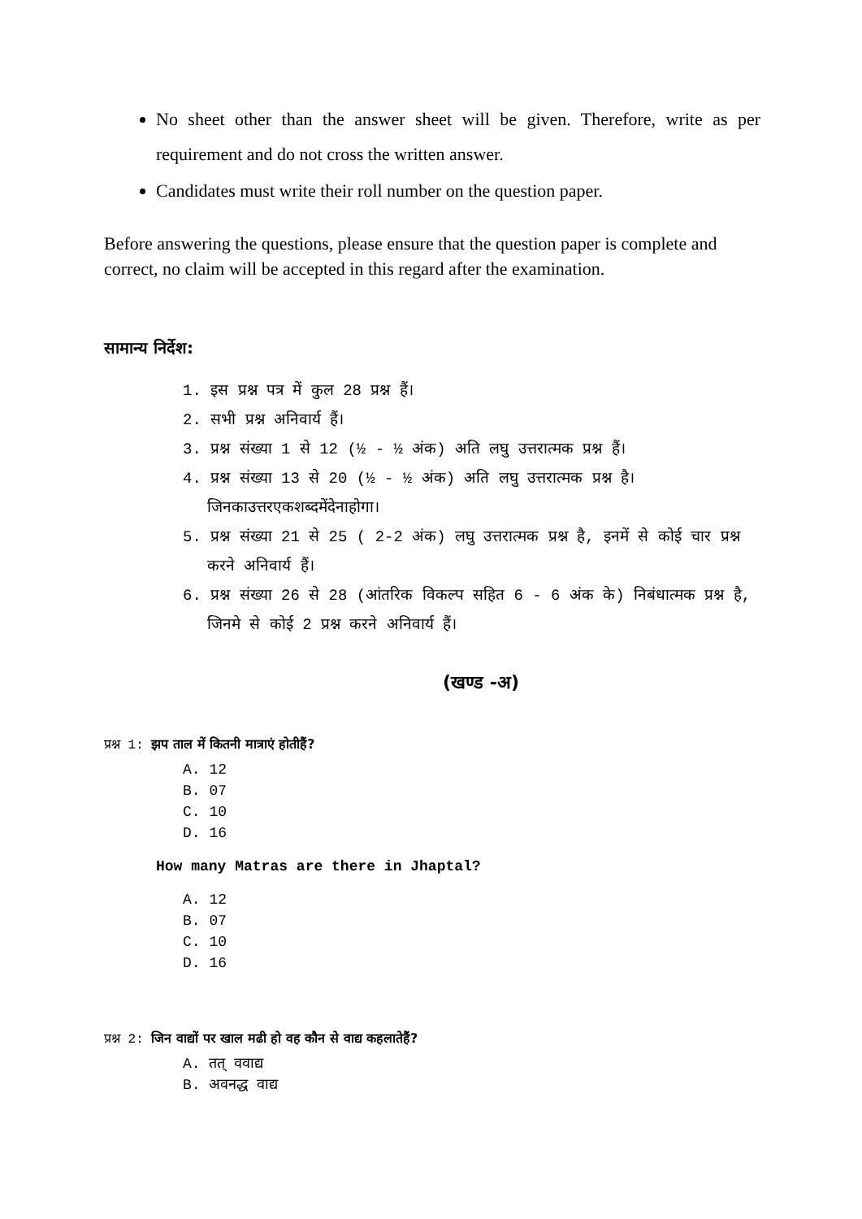No sheet other than the answer sheet will be given. Therefore, write as per requirement and do not cross the written answer.
Candidates must write their roll number on the question paper.
Before answering the questions, please ensure that the question paper is complete and correct, no claim will be accepted in this regard after the examination.
सामान्य निर्देश:
1. इस प्रश्न पत्र में कुल 28 प्रश्न हैं।
2. सभी प्रश्न अनिवार्य हैं।
3. प्रश्न संख्या 1 से 12 (½ - ½ अंक) अति लघु उत्तरात्मक प्रश्न हैं।
4. प्रश्न संख्या 13 से 20 (½ - ½ अंक) अति लघु उत्तरात्मक प्रश्न है।जिनकाउत्तरएकशब्दमेंदेनाहोगा।
5. प्रश्न संख्या 21 से 25 ( 2-2 अंक) लघु उत्तरात्मक प्रश्न है, इनमें से कोई चार प्रश्न करने अनिवार्य हैं।
6. प्रश्न संख्या 26 से 28 (आंतरिक विकल्प सहित 6 - 6 अंक के) निबंधात्मक प्रश्न है, जिनमे से कोई 2 प्रश्न करने अनिवार्य हैं।
(खण्ड -अ)
प्रश्न 1: झप ताल में कितनी मात्राएं होतीहैं?
A. 12
B. 07
C. 10
D. 16
How many Matras are there in Jhaptal?
A. 12
B. 07
C. 10
D. 16
प्रश्न 2: जिन वाद्यों पर खाल मढी हो वह कौन से वाद्य कहलातेहैं?
A. तत् ववाद्य
B. अवनद्ध वाद्य